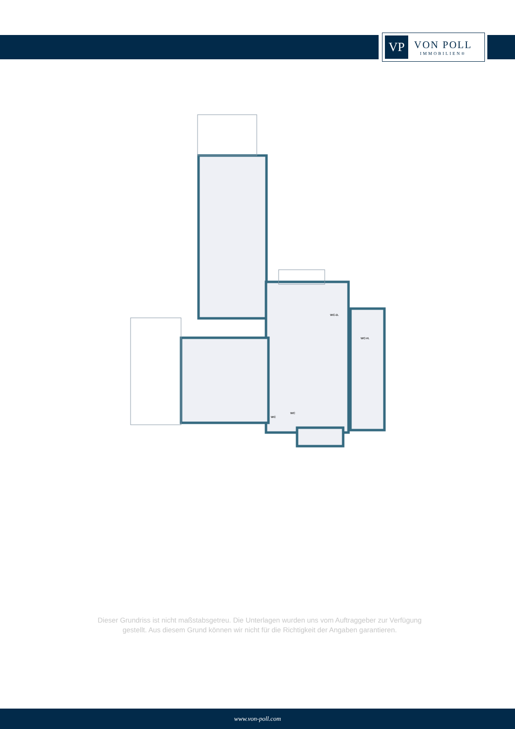VP
VON POLL
IMMOBILIEN®
WC-D.
WC-H.
WC
WC
Dieser Grundriss ist nicht maßstabsgetreu. Die Unterlagen wurden uns vom Auftraggeber zur Verfügung gestellt. Aus diesem Grund können wir nicht für die Richtigkeit der Angaben garantieren.
www.von-poll.com